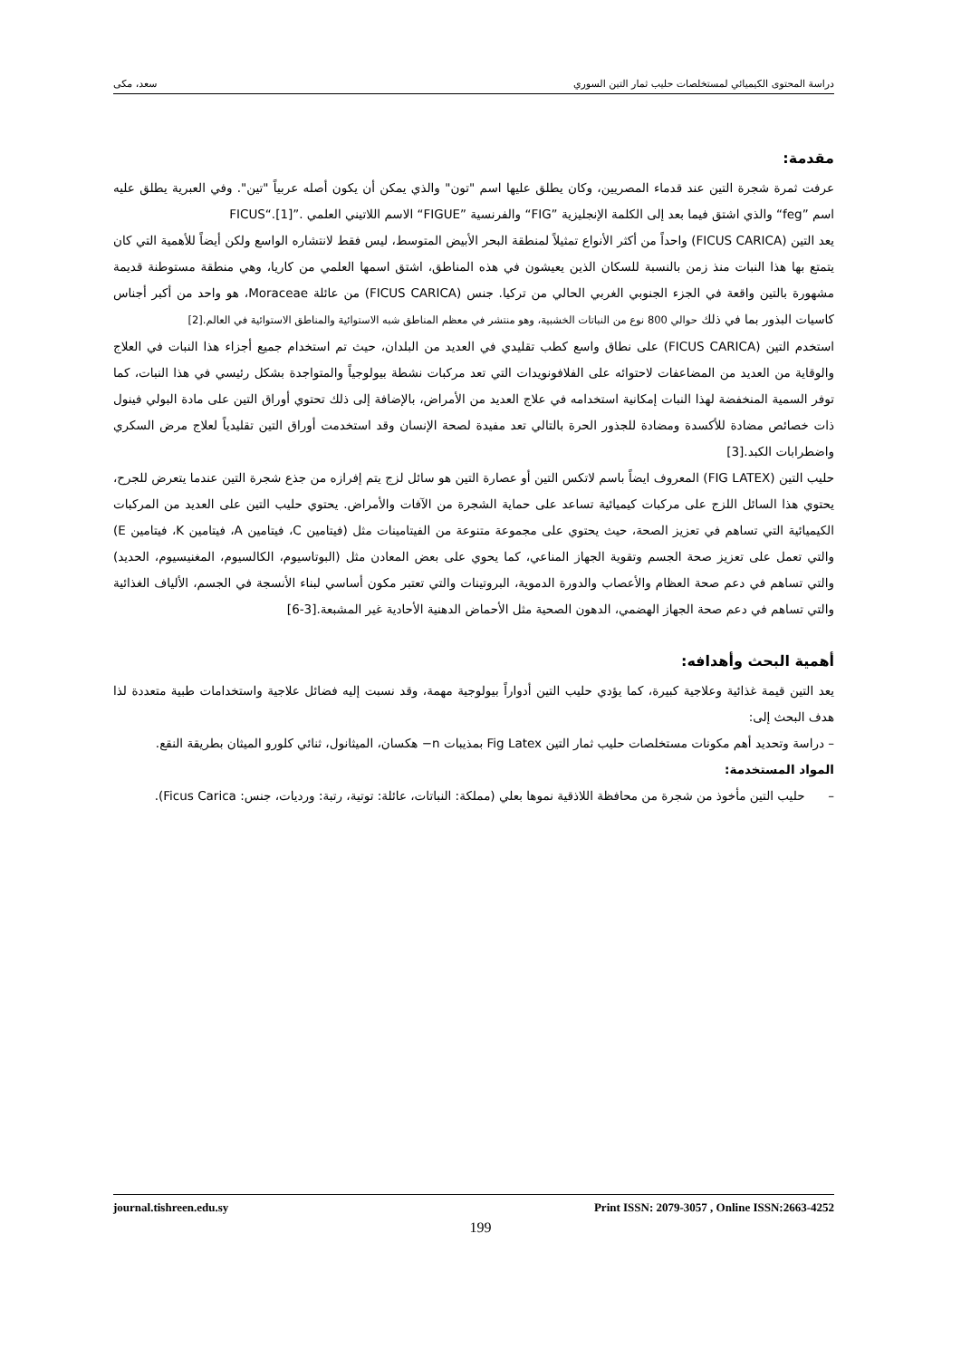دراسة المحتوى الكيميائي لمستخلصات حليب ثمار التين السوري سعد، مكى
مقدمة:
عرفت ثمرة شجرة التين عند قدماء المصريين، وكان يطلق عليها اسم "تون" والذي يمكن أن يكون أصله عربياً "تين". وفي العبرية يطلق عليه اسم ”feg“ والذي اشتق فيما بعد إلى الكلمة الإنجليزية ”FIG“ والفرنسية ”FIGUE“ الاسم اللاتيني العلمي .”FICUS“.[1]
يعد التين (FICUS CARICA) واحداً من أكثر الأنواع تمثيلاً لمنطقة البحر الأبيض المتوسط، ليس فقط لانتشاره الواسع ولكن أيضاً للأهمية التي كان يتمتع بها هذا النبات منذ زمن بالنسبة للسكان الذين يعيشون في هذه المناطق، اشتق اسمها العلمي من كاريا، وهي منطقة مستوطنة قديمة مشهورة بالتين واقعة في الجزء الجنوبي الغربي الحالي من تركيا. جنس (FICUS CARICA) من عائلة Moraceae، هو واحد من أكبر أجناس كاسيات البذور بما في ذلك حوالي 800 نوع من النباتات الخشبية، وهو منتشر في معظم المناطق شبه الاستوائية والمناطق الاستوائية في العالم.[2]
استخدم التين (FICUS CARICA) على نطاق واسع كطب تقليدي في العديد من البلدان، حيث تم استخدام جميع أجزاء هذا النبات في العلاج والوقاية من العديد من المضاعفات لاحتوائه على الفلافونويدات التي تعد مركبات نشطة بيولوجياً والمتواجدة بشكل رئيسي في هذا النبات، كما توفر السمية المنخفضة لهذا النبات إمكانية استخدامه في علاج العديد من الأمراض، بالإضافة إلى ذلك تحتوي أوراق التين على مادة البولي فينول ذات خصائص مضادة للأكسدة ومضادة للجذور الحرة بالتالي تعد مفيدة لصحة الإنسان وقد استخدمت أوراق التين تقليدياً لعلاج مرض السكري واضطرابات الكبد.[3]
حليب التين (FIG LATEX) المعروف ايضاً باسم لاتكس التين أو عصارة التين هو سائل لزج يتم إفرازه من جذع شجرة التين عندما يتعرض للجرح، يحتوي هذا السائل اللزج على مركبات كيميائية تساعد على حماية الشجرة من الآفات والأمراض. يحتوي حليب التين على العديد من المركبات الكيميائية التي تساهم في تعزيز الصحة، حيث يحتوي على مجموعة متنوعة من الفيتامينات مثل (فيتامين C، فيتامين A، فيتامين K، فيتامين E) والتي تعمل على تعزيز صحة الجسم وتقوية الجهاز المناعي، كما يحوي على بعض المعادن مثل (البوتاسيوم، الكالسيوم، المغنيسيوم، الحديد) والتي تساهم في دعم صحة العظام والأعصاب والدورة الدموية، البروتينات والتي تعتبر مكون أساسي لبناء الأنسجة في الجسم، الألياف الغذائية والتي تساهم في دعم صحة الجهاز الهضمي، الدهون الصحية مثل الأحماض الدهنية الأحادية غير المشبعة.[3-6]
أهمية البحث وأهدافه:
يعد التين قيمة غذائية وعلاجية كبيرة، كما يؤدي حليب التين أدواراً بيولوجية مهمة، وقد نسبت إليه فضائل علاجية واستخدامات طبية متعددة لذا هدف البحث إلى:
– دراسة وتحديد أهم مكونات مستخلصات حليب ثمار التين Fig Latex بمذيبات n− هكسان، الميثانول، ثنائي كلورو الميثان بطريقة النقع.
المواد المستخدمة:
– حليب التين مأخوذ من شجرة من محافظة اللاذقية نموها بعلي (مملكة: النباتات، عائلة: توتية، رتبة: ورديات، جنس: Ficus Carica).
journal.tishreen.edu.sy Print ISSN: 2079-3057 , Online ISSN:2663-4252
199